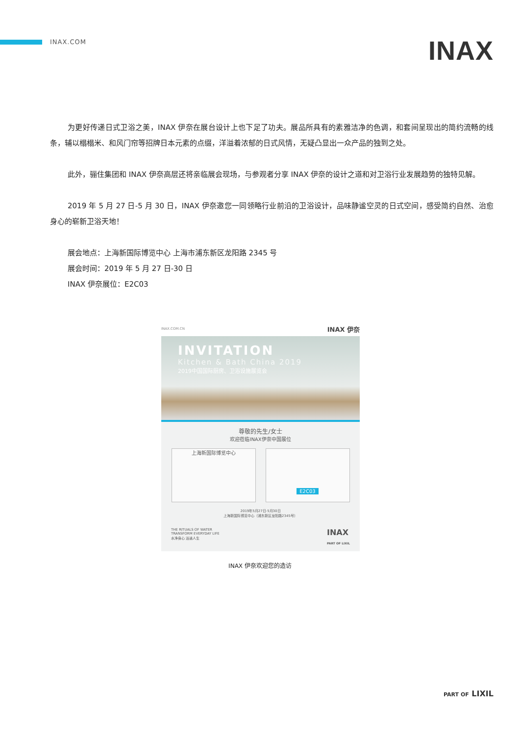INAX.COM
INAX
为更好传递日式卫浴之美，INAX 伊奈在展台设计上也下足了功夫。展品所具有的素雅洁净的色调，和套间呈现出的简约流畅的线条，辅以榻榻米、和风门帘等招牌日本元素的点缀，洋溢着浓郁的日式风情，无疑凸显出一众产品的独到之处。
此外，骊住集团和 INAX 伊奈高层还将亲临展会现场，与参观者分享 INAX 伊奈的设计之道和对卫浴行业发展趋势的独特见解。
2019 年 5 月 27 日-5 月 30 日，INAX 伊奈邀您一同领略行业前沿的卫浴设计，品味静谧空灵的日式空间，感受简约自然、治愈身心的崭新卫浴天地！
展会地点：上海新国际博览中心 上海市浦东新区龙阳路 2345 号
展会时间：2019 年 5 月 27 日-30 日
INAX 伊奈展位：E2C03
INAX.COM.CN INAX 伊奈
INVITATION
Kitchen & Bath China 2019
2019中国国际厨房、卫浴设施展览会
尊敬的先生/女士
欢迎莅临INAX伊奈中国展位
上海新国际博览中心
E2C03
2019年5月27日-5月30日
上海新国际博览中心（浦东新区龙阳路2345号）
THE RITUALS OF WATER
TRANSFORM EVERYDAY LIFE
水净身心 浴逍人生
INAX
PART OF LIXIL
INAX 伊奈欢迎您的造访
PART OF LIXIL